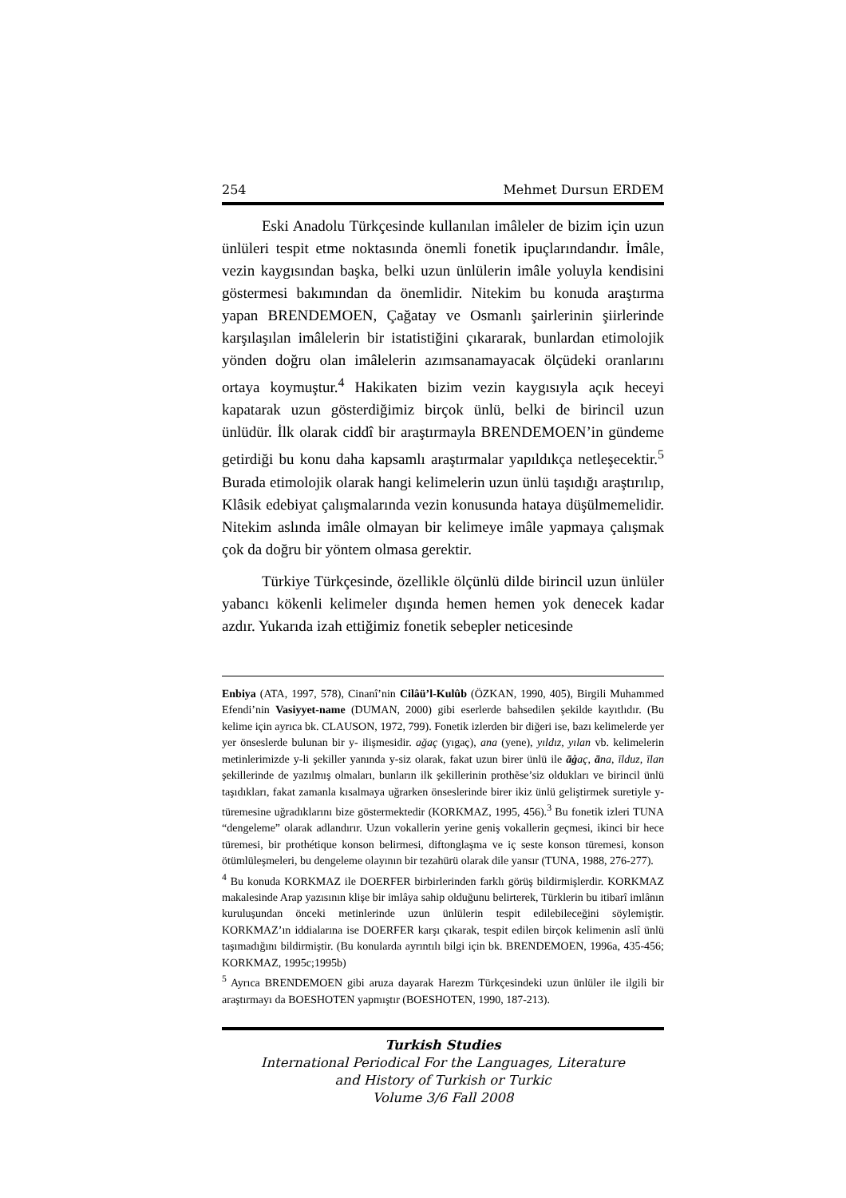254 Mehmet Dursun ERDEM
Eski Anadolu Türkçesinde kullanılan imâleler de bizim için uzun ünlüleri tespit etme noktasında önemli fonetik ipuçlarındandır. İmâle, vezin kaygısından başka, belki uzun ünlülerin imâle yoluyla kendisini göstermesi bakımından da önemlidir. Nitekim bu konuda araştırma yapan BRENDEMOEN, Çağatay ve Osmanlı şairlerinin şiirlerinde karşılaşılan imâlelerin bir istatistiğini çıkararak, bunlardan etimolojik yönden doğru olan imâlelerin azımsanamayacak ölçüdeki oranlarını ortaya koymuştur.<sup>4</sup> Hakikaten bizim vezin kaygısıyla açık heceyi kapatarak uzun gösterdiğimiz birçok ünlü, belki de birincil uzun ünlüdür. İlk olarak ciddî bir araştırmayla BRENDEMOEN’in gündeme getirdiği bu konu daha kapsamlı araştırmalar yapıldıkça netleşecektir.<sup>5</sup> Burada etimolojik olarak hangi kelimelerin uzun ünlü taşıdığı araştırılıp, Klâsik edebiyat çalışmalarında vezin konusunda hataya düşülmemelidir. Nitekim aslında imâle olmayan bir kelimeye imâle yapmaya çalışmak çok da doğru bir yöntem olmasa gerektir.
Türkiye Türkçesinde, özellikle ölçünlü dilde birincil uzun ünlüler yabancı kökenli kelimeler dışında hemen hemen yok denecek kadar azdır. Yukarıda izah ettiğimiz fonetik sebepler neticesinde
Enbiya (ATA, 1997, 578), Cinanî’nin Cilâü’l-Kulûb (ÖZKAN, 1990, 405), Birgili Muhammed Efendi’nin Vasiyyet-name (DUMAN, 2000) gibi eserlerde bahsedilen şekilde kayıtlıdır. (Bu kelime için ayrıca bk. CLAUSON, 1972, 799). Fonetik izlerden bir diğeri ise, bazı kelimelerde yer yer önseslerde bulunan bir y- ilişmesidir. ağaç (yıgaç), ana (yene), yıldız, yılan vb. kelimelerin metinlerimizde y-li şekiller yanında y-siz olarak, fakat uzun birer ünlü ile āġaç, āna, īlduz, īlan şekillerinde de yazılmış olmaları, bunların ilk şekillerinin prothẽse’siz oldukları ve birincil ünlü taşıdıkları, fakat zamanla kısalmaya uğrarken önseslerinde birer ikiz ünlü geliştirmek suretiyle y- türemesine uğradıklarını bize göstermektedir (KORKMAZ, 1995, 456).<sup>3</sup> Bu fonetik izleri TUNA “dengeleme” olarak adlandırır. Uzun vokallerin yerine geniş vokallerin geçmesi, ikinci bir hece türemesi, bir prothétique konson belirmesi, diftonglaşma ve iç seste konson türemesi, konson ötümlüleşmeleri, bu dengeleme olayının bir tezahürü olarak dile yansır (TUNA, 1988, 276-277).
<sup>4</sup> Bu konuda KORKMAZ ile DOERFER birbirlerinden farklı görüş bildirmişlerdir. KORKMAZ makalesinde Arap yazısının klişe bir imlâya sahip olduğunu belirterek, Türklerin bu itibarî imlânın kuruluşundan önceki metinlerinde uzun ünlülerin tespit edilebileceğini söylemiştir. KORKMAZ’ın iddialarına ise DOERFER karşı çıkarak, tespit edilen birçok kelimenin aslî ünlü taşımadığını bildirmiştir. (Bu konularda ayrıntılı bilgi için bk. BRENDEMOEN, 1996a, 435-456; KORKMAZ, 1995c;1995b)
<sup>5</sup> Ayrıca BRENDEMOEN gibi aruza dayarak Harezm Türkçesindeki uzun ünlüler ile ilgili bir araştırmayı da BOESHOTEN yapmıştır (BOESHOTEN, 1990, 187-213).
Turkish Studies
International Periodical For the Languages, Literature
and History of Turkish or Turkic
Volume 3/6 Fall 2008